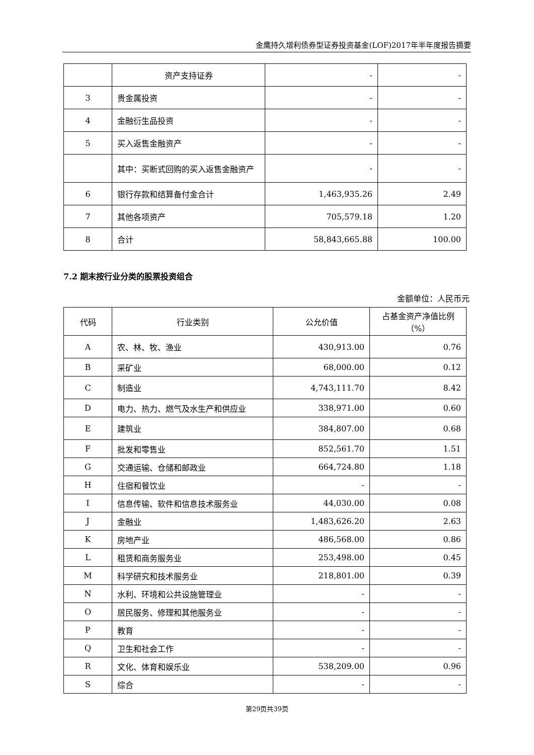金鹰持久增利债券型证券投资基金(LOF)2017年半年度报告摘要
| | 资产支持证券 | - | - |
| 3 | 贵金属投资 | - | - |
| 4 | 金融衍生品投资 | - | - |
| 5 | 买入返售金融资产 | - | - |
| | 其中：买断式回购的买入返售金融资产 | - | - |
| 6 | 银行存款和结算备付金合计 | 1,463,935.26 | 2.49 |
| 7 | 其他各项资产 | 705,579.18 | 1.20 |
| 8 | 合计 | 58,843,665.88 | 100.00 |
7.2 期末按行业分类的股票投资组合
金额单位：人民币元
| 代码 | 行业类别 | 公允价值 | 占基金资产净值比例（%） |
| --- | --- | --- | --- |
| A | 农、林、牧、渔业 | 430,913.00 | 0.76 |
| B | 采矿业 | 68,000.00 | 0.12 |
| C | 制造业 | 4,743,111.70 | 8.42 |
| D | 电力、热力、燃气及水生产和供应业 | 338,971.00 | 0.60 |
| E | 建筑业 | 384,807.00 | 0.68 |
| F | 批发和零售业 | 852,561.70 | 1.51 |
| G | 交通运输、仓储和邮政业 | 664,724.80 | 1.18 |
| H | 住宿和餐饮业 | - | - |
| I | 信息传输、软件和信息技术服务业 | 44,030.00 | 0.08 |
| J | 金融业 | 1,483,626.20 | 2.63 |
| K | 房地产业 | 486,568.00 | 0.86 |
| L | 租赁和商务服务业 | 253,498.00 | 0.45 |
| M | 科学研究和技术服务业 | 218,801.00 | 0.39 |
| N | 水利、环境和公共设施管理业 | - | - |
| O | 居民服务、修理和其他服务业 | - | - |
| P | 教育 | - | - |
| Q | 卫生和社会工作 | - | - |
| R | 文化、体育和娱乐业 | 538,209.00 | 0.96 |
| S | 综合 | - | - |
第29页共39页